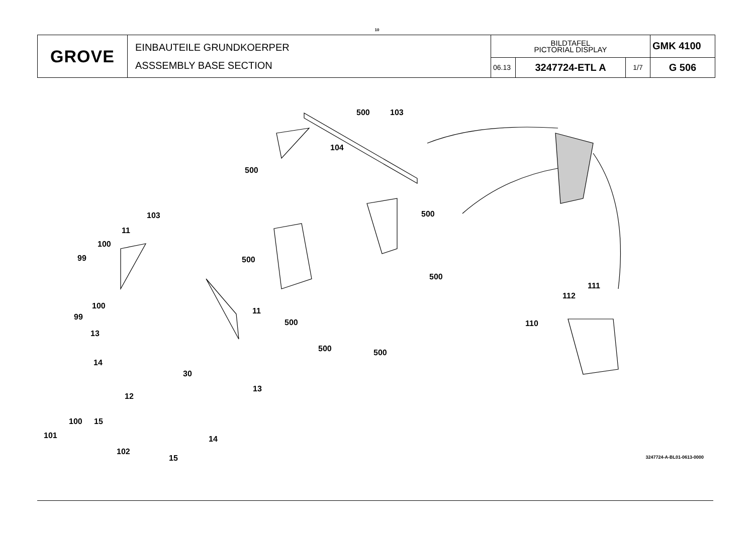10
| GROVE | EINBAUTEILE GRUNDKOERPER ASSSEMBLY BASE SECTION | BILDTAFEL PICTORIAL DISPLAY | | | GMK 4100 |
| | | 06.13 | 3247724-ETL A | 1/7 | G 506 |
500 103
104
500
500 103
11
100
99 500
500
111
112
100
11
99
500 110
13
500 500
14
30
13
12
100 15
101 14
102
15 3247724-A-BL01-0613-0000